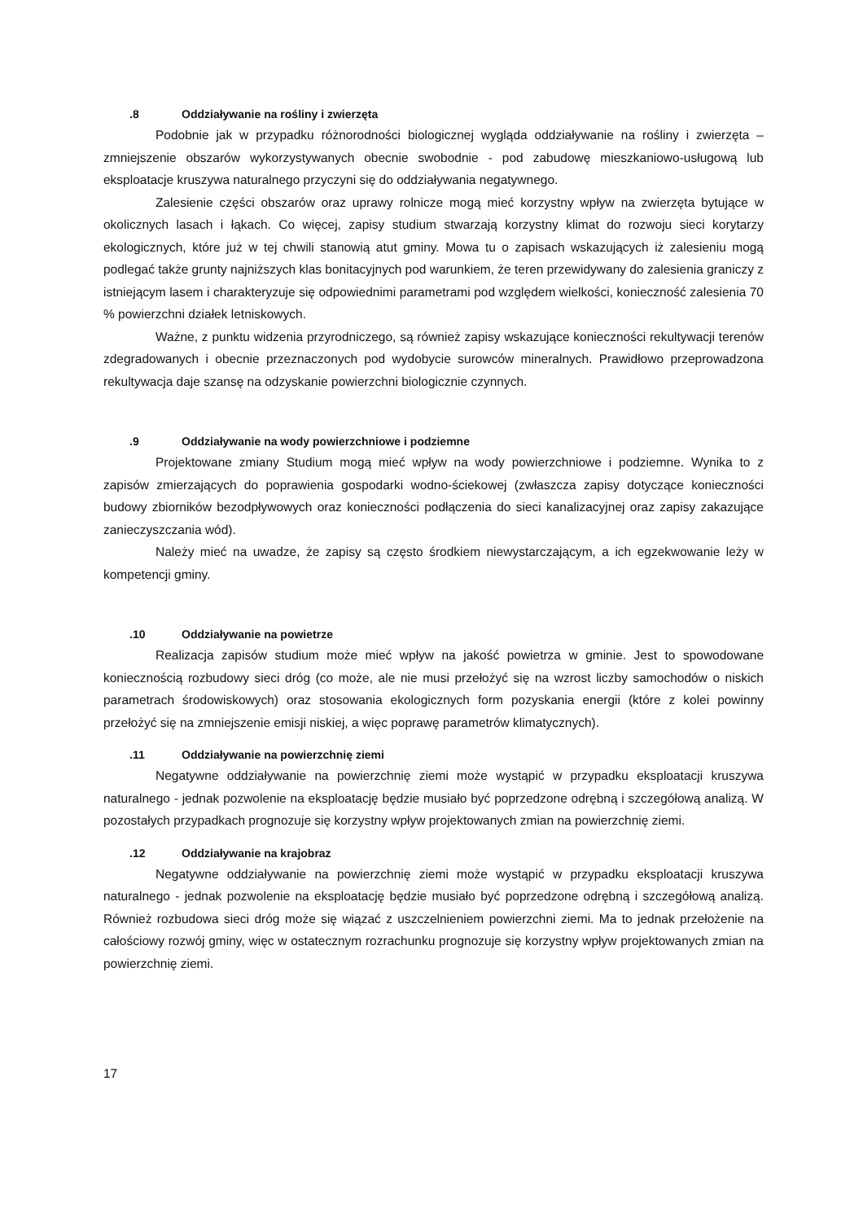.8 Oddziaływanie na rośliny i zwierzęta
Podobnie jak w przypadku różnorodności biologicznej wygląda oddziaływanie na rośliny i zwierzęta – zmniejszenie obszarów wykorzystywanych obecnie swobodnie - pod zabudowę mieszkaniowo-usługową lub eksploatacje kruszywa naturalnego przyczyni się do oddziaływania negatywnego.
Zalesienie części obszarów oraz uprawy rolnicze mogą mieć korzystny wpływ na zwierzęta bytujące w okolicznych lasach i łąkach. Co więcej, zapisy studium stwarzają korzystny klimat do rozwoju sieci korytarzy ekologicznych, które już w tej chwili stanowią atut gminy. Mowa tu o zapisach wskazujących iż zalesieniu mogą podlegać także grunty najniższych klas bonitacyjnych pod warunkiem, że teren przewidywany do zalesienia graniczy z istniejącym lasem i charakteryzuje się odpowiednimi parametrami pod względem wielkości, konieczność zalesienia 70 % powierzchni działek letniskowych.
Ważne, z punktu widzenia przyrodniczego, są również zapisy wskazujące konieczności rekultywacji terenów zdegradowanych i obecnie przeznaczonych pod wydobycie surowców mineralnych. Prawidłowo przeprowadzona rekultywacja daje szansę na odzyskanie powierzchni biologicznie czynnych.
.9 Oddziaływanie na wody powierzchniowe i podziemne
Projektowane zmiany Studium mogą mieć wpływ na wody powierzchniowe i podziemne. Wynika to z zapisów zmierzających do poprawienia gospodarki wodno-ściekowej (zwłaszcza zapisy dotyczące konieczności budowy zbiorników bezodpływowych oraz konieczności podłączenia do sieci kanalizacyjnej oraz zapisy zakazujące zanieczyszczania wód).
Należy mieć na uwadze, że zapisy są często środkiem niewystarczającym, a ich egzekwowanie leży w kompetencji gminy.
.10 Oddziaływanie na powietrze
Realizacja zapisów studium może mieć wpływ na jakość powietrza w gminie. Jest to spowodowane koniecznością rozbudowy sieci dróg (co może, ale nie musi przełożyć się na wzrost liczby samochodów o niskich parametrach środowiskowych) oraz stosowania ekologicznych form pozyskania energii (które z kolei powinny przełożyć się na zmniejszenie emisji niskiej, a więc poprawę parametrów klimatycznych).
.11 Oddziaływanie na powierzchnię ziemi
Negatywne oddziaływanie na powierzchnię ziemi może wystąpić w przypadku eksploatacji kruszywa naturalnego - jednak pozwolenie na eksploatację będzie musiało być poprzedzone odrębną i szczegółową analizą. W pozostałych przypadkach prognozuje się korzystny wpływ projektowanych zmian na powierzchnię ziemi.
.12 Oddziaływanie na krajobraz
Negatywne oddziaływanie na powierzchnię ziemi może wystąpić w przypadku eksploatacji kruszywa naturalnego - jednak pozwolenie na eksploatację będzie musiało być poprzedzone odrębną i szczegółową analizą. Również rozbudowa sieci dróg może się wiązać z uszczelnieniem powierzchni ziemi. Ma to jednak przełożenie na całościowy rozwój gminy, więc w ostatecznym rozrachunku prognozuje się korzystny wpływ projektowanych zmian na powierzchnię ziemi.
17